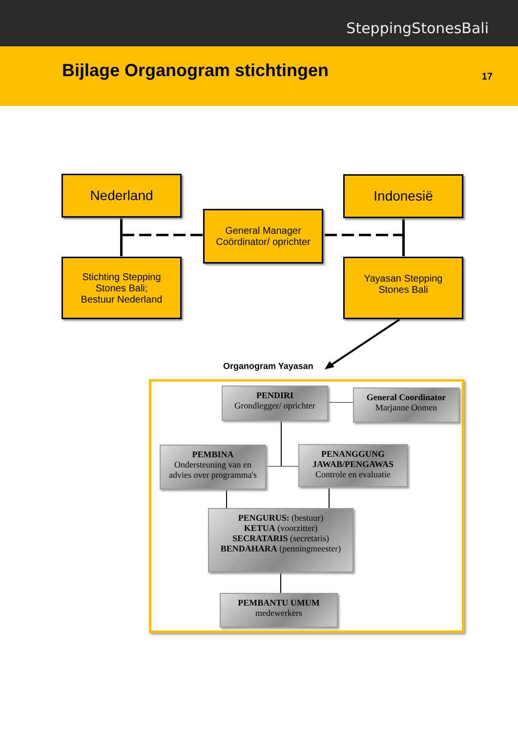SteppingStonesBali
Bijlage Organogram stichtingen
17
Nederland Indonesië
General Manager
Coördinator/ oprichter
Stichting Stepping
Stones Bali;
Bestuur Nederland
Yayasan Stepping
Stones Bali
Organogram Yayasan
PENDIRI
Grondlegger/ oprichter
General Coordinator
Marjanne Oomen
PEMBINA
Ondersteuning van en
advies over programma's
PENANGGUNG
JAWAB/PENGAWAS
Controle en evaluatie
PENGURUS: (bestuur)
KETUA (voorzitter)
SECRATARIS (secretaris)
BENDAHARA (penningmeester)
PEMBANTU UMUM
medewerkers